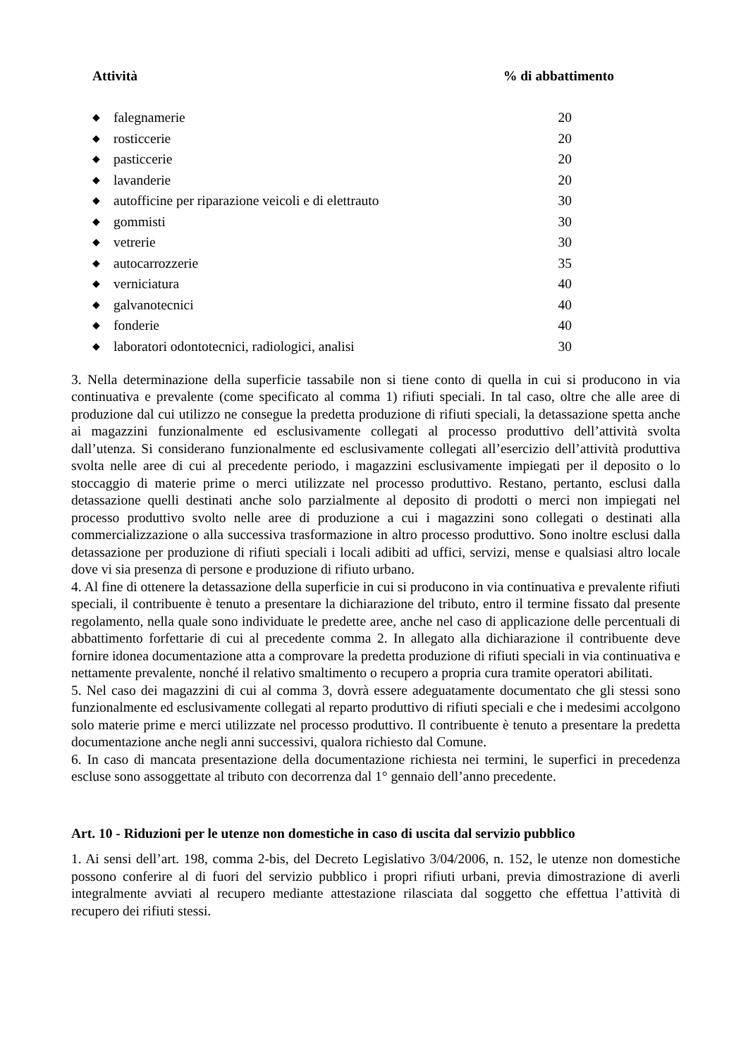| Attività | | % di abbattimento |
| --- | --- | --- |
| ◆ | falegnamerie | 20 |
| ◆ | rosticcerie | 20 |
| ◆ | pasticcerie | 20 |
| ◆ | lavanderie | 20 |
| ◆ | autofficine per riparazione veicoli e di elettrauto | 30 |
| ◆ | gommisti | 30 |
| ◆ | vetrerie | 30 |
| ◆ | autocarrozzerie | 35 |
| ◆ | verniciatura | 40 |
| ◆ | galvanotecnici | 40 |
| ◆ | fonderie | 40 |
| ◆ | laboratori odontotecnici, radiologici, analisi | 30 |
3. Nella determinazione della superficie tassabile non si tiene conto di quella in cui si producono in via continuativa e prevalente (come specificato al comma 1) rifiuti speciali. In tal caso, oltre che alle aree di produzione dal cui utilizzo ne consegue la predetta produzione di rifiuti speciali, la detassazione spetta anche ai magazzini funzionalmente ed esclusivamente collegati al processo produttivo dell’attività svolta dall’utenza. Si considerano funzionalmente ed esclusivamente collegati all’esercizio dell’attività produttiva svolta nelle aree di cui al precedente periodo, i magazzini esclusivamente impiegati per il deposito o lo stoccaggio di materie prime o merci utilizzate nel processo produttivo. Restano, pertanto, esclusi dalla detassazione quelli destinati anche solo parzialmente al deposito di prodotti o merci non impiegati nel processo produttivo svolto nelle aree di produzione a cui i magazzini sono collegati o destinati alla commercializzazione o alla successiva trasformazione in altro processo produttivo. Sono inoltre esclusi dalla detassazione per produzione di rifiuti speciali i locali adibiti ad uffici, servizi, mense e qualsiasi altro locale dove vi sia presenza di persone e produzione di rifiuto urbano.
4. Al fine di ottenere la detassazione della superficie in cui si producono in via continuativa e prevalente rifiuti speciali, il contribuente è tenuto a presentare la dichiarazione del tributo, entro il termine fissato dal presente regolamento, nella quale sono individuate le predette aree, anche nel caso di applicazione delle percentuali di abbattimento forfettarie di cui al precedente comma 2. In allegato alla dichiarazione il contribuente deve fornire idonea documentazione atta a comprovare la predetta produzione di rifiuti speciali in via continuativa e nettamente prevalente, nonché il relativo smaltimento o recupero a propria cura tramite operatori abilitati.
5. Nel caso dei magazzini di cui al comma 3, dovrà essere adeguatamente documentato che gli stessi sono funzionalmente ed esclusivamente collegati al reparto produttivo di rifiuti speciali e che i medesimi accolgono solo materie prime e merci utilizzate nel processo produttivo. Il contribuente è tenuto a presentare la predetta documentazione anche negli anni successivi, qualora richiesto dal Comune.
6. In caso di mancata presentazione della documentazione richiesta nei termini, le superfici in precedenza escluse sono assoggettate al tributo con decorrenza dal 1° gennaio dell’anno precedente.
Art. 10 - Riduzioni per le utenze non domestiche in caso di uscita dal servizio pubblico
1. Ai sensi dell’art. 198, comma 2-bis, del Decreto Legislativo 3/04/2006, n. 152, le utenze non domestiche possono conferire al di fuori del servizio pubblico i propri rifiuti urbani, previa dimostrazione di averli integralmente avviati al recupero mediante attestazione rilasciata dal soggetto che effettua l’attività di recupero dei rifiuti stessi.